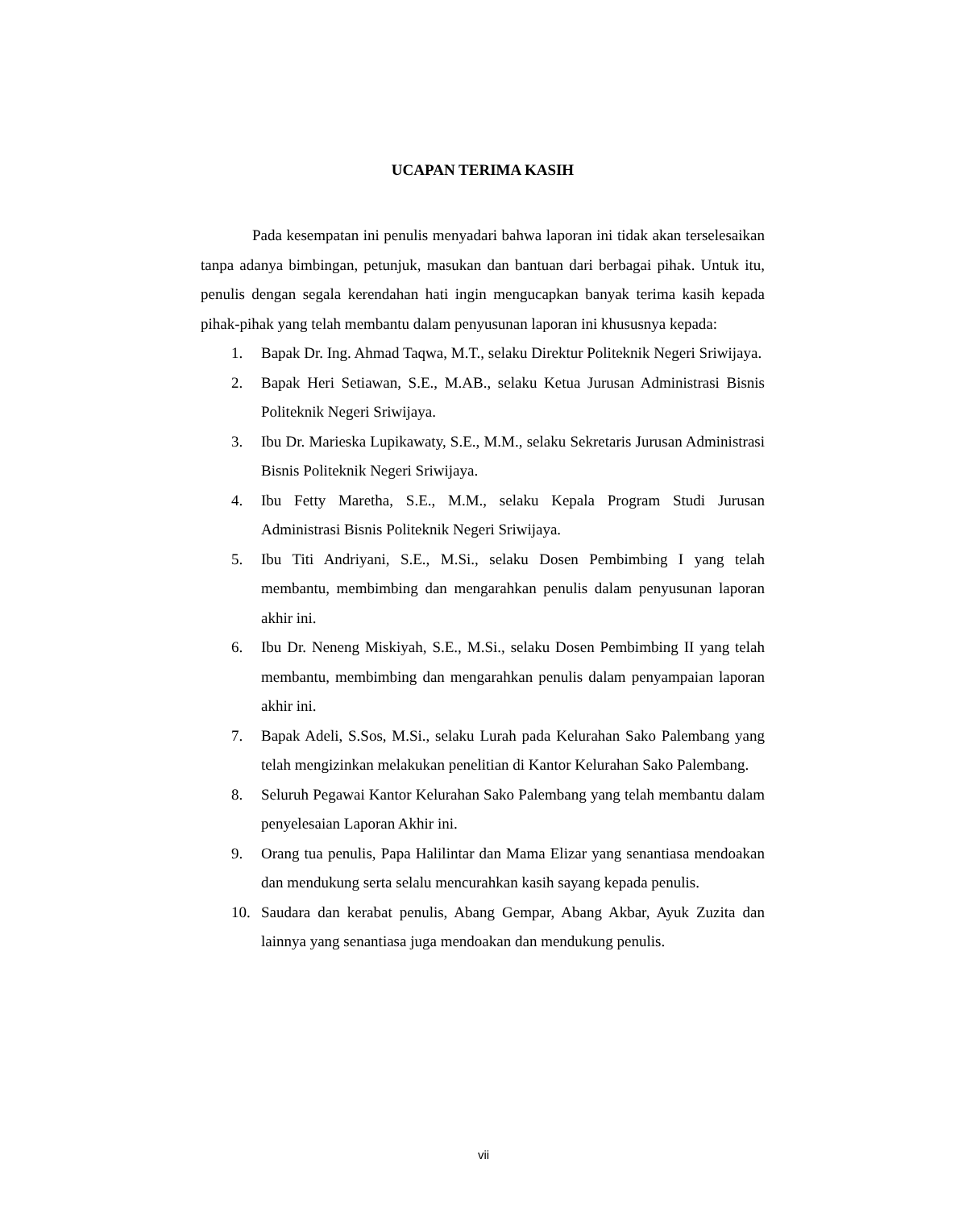UCAPAN TERIMA KASIH
Pada kesempatan ini penulis menyadari bahwa laporan ini tidak akan terselesaikan tanpa adanya bimbingan, petunjuk, masukan dan bantuan dari berbagai pihak. Untuk itu, penulis dengan segala kerendahan hati ingin mengucapkan banyak terima kasih kepada pihak-pihak yang telah membantu dalam penyusunan laporan ini khususnya kepada:
1. Bapak Dr. Ing. Ahmad Taqwa, M.T., selaku Direktur Politeknik Negeri Sriwijaya.
2. Bapak Heri Setiawan, S.E., M.AB., selaku Ketua Jurusan Administrasi Bisnis Politeknik Negeri Sriwijaya.
3. Ibu Dr. Marieska Lupikawaty, S.E., M.M., selaku Sekretaris Jurusan Administrasi Bisnis Politeknik Negeri Sriwijaya.
4. Ibu Fetty Maretha, S.E., M.M., selaku Kepala Program Studi Jurusan Administrasi Bisnis Politeknik Negeri Sriwijaya.
5. Ibu Titi Andriyani, S.E., M.Si., selaku Dosen Pembimbing I yang telah membantu, membimbing dan mengarahkan penulis dalam penyusunan laporan akhir ini.
6. Ibu Dr. Neneng Miskiyah, S.E., M.Si., selaku Dosen Pembimbing II yang telah membantu, membimbing dan mengarahkan penulis dalam penyampaian laporan akhir ini.
7. Bapak Adeli, S.Sos, M.Si., selaku Lurah pada Kelurahan Sako Palembang yang telah mengizinkan melakukan penelitian di Kantor Kelurahan Sako Palembang.
8. Seluruh Pegawai Kantor Kelurahan Sako Palembang yang telah membantu dalam penyelesaian Laporan Akhir ini.
9. Orang tua penulis, Papa Halilintar dan Mama Elizar yang senantiasa mendoakan dan mendukung serta selalu mencurahkan kasih sayang kepada penulis.
10. Saudara dan kerabat penulis, Abang Gempar, Abang Akbar, Ayuk Zuzita dan lainnya yang senantiasa juga mendoakan dan mendukung penulis.
vii